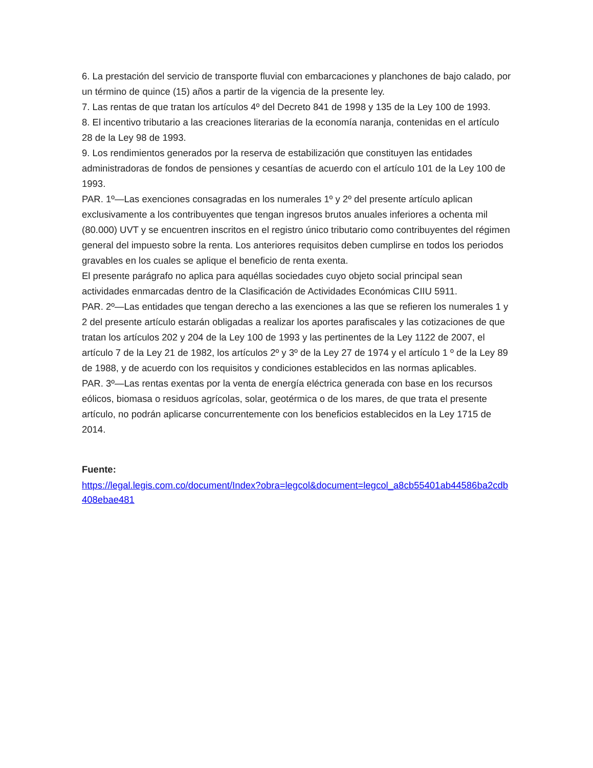6. La prestación del servicio de transporte fluvial con embarcaciones y planchones de bajo calado, por un término de quince (15) años a partir de la vigencia de la presente ley.
7. Las rentas de que tratan los artículos 4º del Decreto 841 de 1998 y 135 de la Ley 100 de 1993.
8. El incentivo tributario a las creaciones literarias de la economía naranja, contenidas en el artículo 28 de la Ley 98 de 1993.
9. Los rendimientos generados por la reserva de estabilización que constituyen las entidades administradoras de fondos de pensiones y cesantías de acuerdo con el artículo 101 de la Ley 100 de 1993.
PAR. 1º—Las exenciones consagradas en los numerales 1º y 2º del presente artículo aplican exclusivamente a los contribuyentes que tengan ingresos brutos anuales inferiores a ochenta mil (80.000) UVT y se encuentren inscritos en el registro único tributario como contribuyentes del régimen general del impuesto sobre la renta. Los anteriores requisitos deben cumplirse en todos los periodos gravables en los cuales se aplique el beneficio de renta exenta.
El presente parágrafo no aplica para aquéllas sociedades cuyo objeto social principal sean actividades enmarcadas dentro de la Clasificación de Actividades Económicas CIIU 5911.
PAR. 2º—Las entidades que tengan derecho a las exenciones a las que se refieren los numerales 1 y 2 del presente artículo estarán obligadas a realizar los aportes parafiscales y las cotizaciones de que tratan los artículos 202 y 204 de la Ley 100 de 1993 y las pertinentes de la Ley 1122 de 2007, el artículo 7 de la Ley 21 de 1982, los artículos 2º y 3º de la Ley 27 de 1974 y el artículo 1 º de la Ley 89 de 1988, y de acuerdo con los requisitos y condiciones establecidos en las normas aplicables.
PAR. 3º—Las rentas exentas por la venta de energía eléctrica generada con base en los recursos eólicos, biomasa o residuos agrícolas, solar, geotérmica o de los mares, de que trata el presente artículo, no podrán aplicarse concurrentemente con los beneficios establecidos en la Ley 1715 de 2014.
Fuente:
https://legal.legis.com.co/document/Index?obra=legcol&document=legcol_a8cb55401ab44586ba2cdb408ebae481